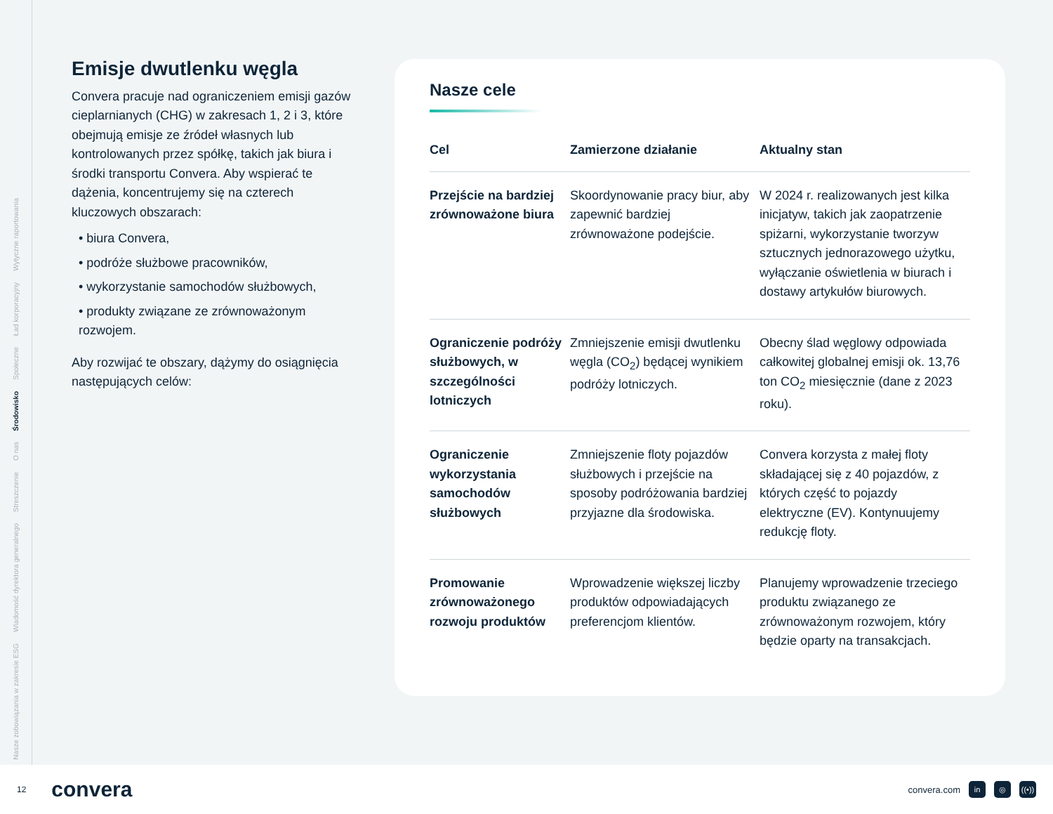Nasze zobowiązania w zakresie ESG
Wiadomość dyrektora generalnego
Streszczenie
O nas
Środowisko
Społeczne
Ład korporacyjny
Wytyczne raportowania
Emisje dwutlenku węgla
Convera pracuje nad ograniczeniem emisji gazów cieplarnianych (CHG) w zakresach 1, 2 i 3, które obejmują emisje ze źródeł własnych lub kontrolowanych przez spółkę, takich jak biura i środki transportu Convera. Aby wspierać te dążenia, koncentrujemy się na czterech kluczowych obszarach:
• biura Convera,
• podróże służbowe pracowników,
• wykorzystanie samochodów służbowych,
• produkty związane ze zrównoważonym rozwojem.
Aby rozwijać te obszary, dążymy do osiągnięcia następujących celów:
Nasze cele
| Cel | Zamierzone działanie | Aktualny stan |
| --- | --- | --- |
| Przejście na bardziej zrównoważone biura | Skoordynowanie pracy biur, aby zapewnić bardziej zrównoważone podejście. | W 2024 r. realizowanych jest kilka inicjatyw, takich jak zaopatrzenie spiżarni, wykorzystanie tworzyw sztucznych jednorazowego użytku, wyłączanie oświetlenia w biurach i dostawy artykułów biurowych. |
| Ograniczenie podróży służbowych, w szczególności lotniczych | Zmniejszenie emisji dwutlenku węgla (CO<sub>2</sub>) będącej wynikiem podróży lotniczych. | Obecny ślad węglowy odpowiada całkowitej globalnej emisji ok. 13,76 ton CO<sub>2</sub> miesięcznie (dane z 2023 roku). |
| Ograniczenie wykorzystania samochodów służbowych | Zmniejszenie floty pojazdów służbowych i przejście na sposoby podróżowania bardziej przyjazne dla środowiska. | Convera korzysta z małej floty składającej się z 40 pojazdów, z których część to pojazdy elektryczne (EV). Kontynuujemy redukcję floty. |
| Promowanie zrównoważonego rozwoju produktów | Wprowadzenie większej liczby produktów odpowiadających preferencjom klientów. | Planujemy wprowadzenie trzeciego produktu związanego ze zrównoważonym rozwojem, który będzie oparty na transakcjach. |
12 convera
convera.com in ◎ ((•))